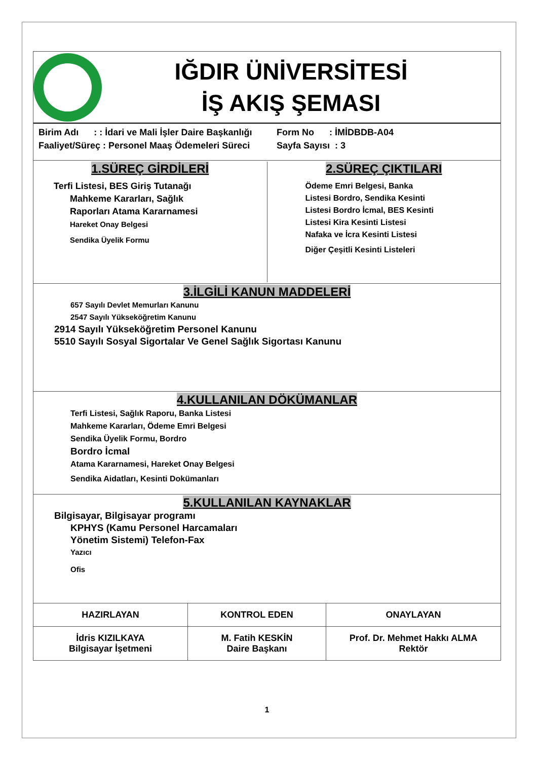IĞDIR ÜNİVERSİTESİ
İŞ AKIŞ ŞEMASI
Birim Adı : : İdari ve Mali İşler Daire Başkanlığı
Faaliyet/Süreç : Personel Maaş Ödemeleri Süreci
Form No : İMİDBDB-A04
Sayfa Sayısı : 3
1.SÜREÇ GİRDİLERİ
Terfi Listesi, BES Giriş Tutanağı
Mahkeme Kararları, Sağlık
Raporları Atama Kararnamesi
Hareket Onay Belgesi
Sendika Üyelik Formu
2.SÜREÇ ÇIKTILARI
Ödeme Emri Belgesi, Banka
Listesi Bordro, Sendika Kesinti
Listesi Bordro İcmal, BES Kesinti
Listesi Kira Kesinti Listesi
Nafaka ve İcra Kesinti Listesi
Diğer Çeşitli Kesinti Listeleri
3.İLGİLİ KANUN MADDELERİ
657 Sayılı Devlet Memurları Kanunu
2547 Sayılı Yükseköğretim Kanunu
2914 Sayılı Yükseköğretim Personel Kanunu
5510 Sayılı Sosyal Sigortalar Ve Genel Sağlık Sigortası Kanunu
4.KULLANILAN DÖKÜMANLAR
Terfi Listesi, Sağlık Raporu, Banka Listesi Mahkeme Kararları, Ödeme Emri Belgesi Sendika Üyelik Formu, Bordro
Bordro İcmal
Atama Kararnamesi, Hareket Onay Belgesi
Sendika Aidatları, Kesinti Dokümanları
5.KULLANILAN KAYNAKLAR
Bilgisayar, Bilgisayar programı
KPHYS (Kamu Personel Harcamaları
Yönetim Sistemi) Telefon-Fax
Yazıcı
Ofis
| HAZIRLAYAN | KONTROL EDEN | ONAYLAYAN |
| İdris KIZILKAYA Bilgisayar İşetmeni | M. Fatih KESKİN Daire Başkanı | Prof. Dr. Mehmet Hakkı ALMA Rektör |
1